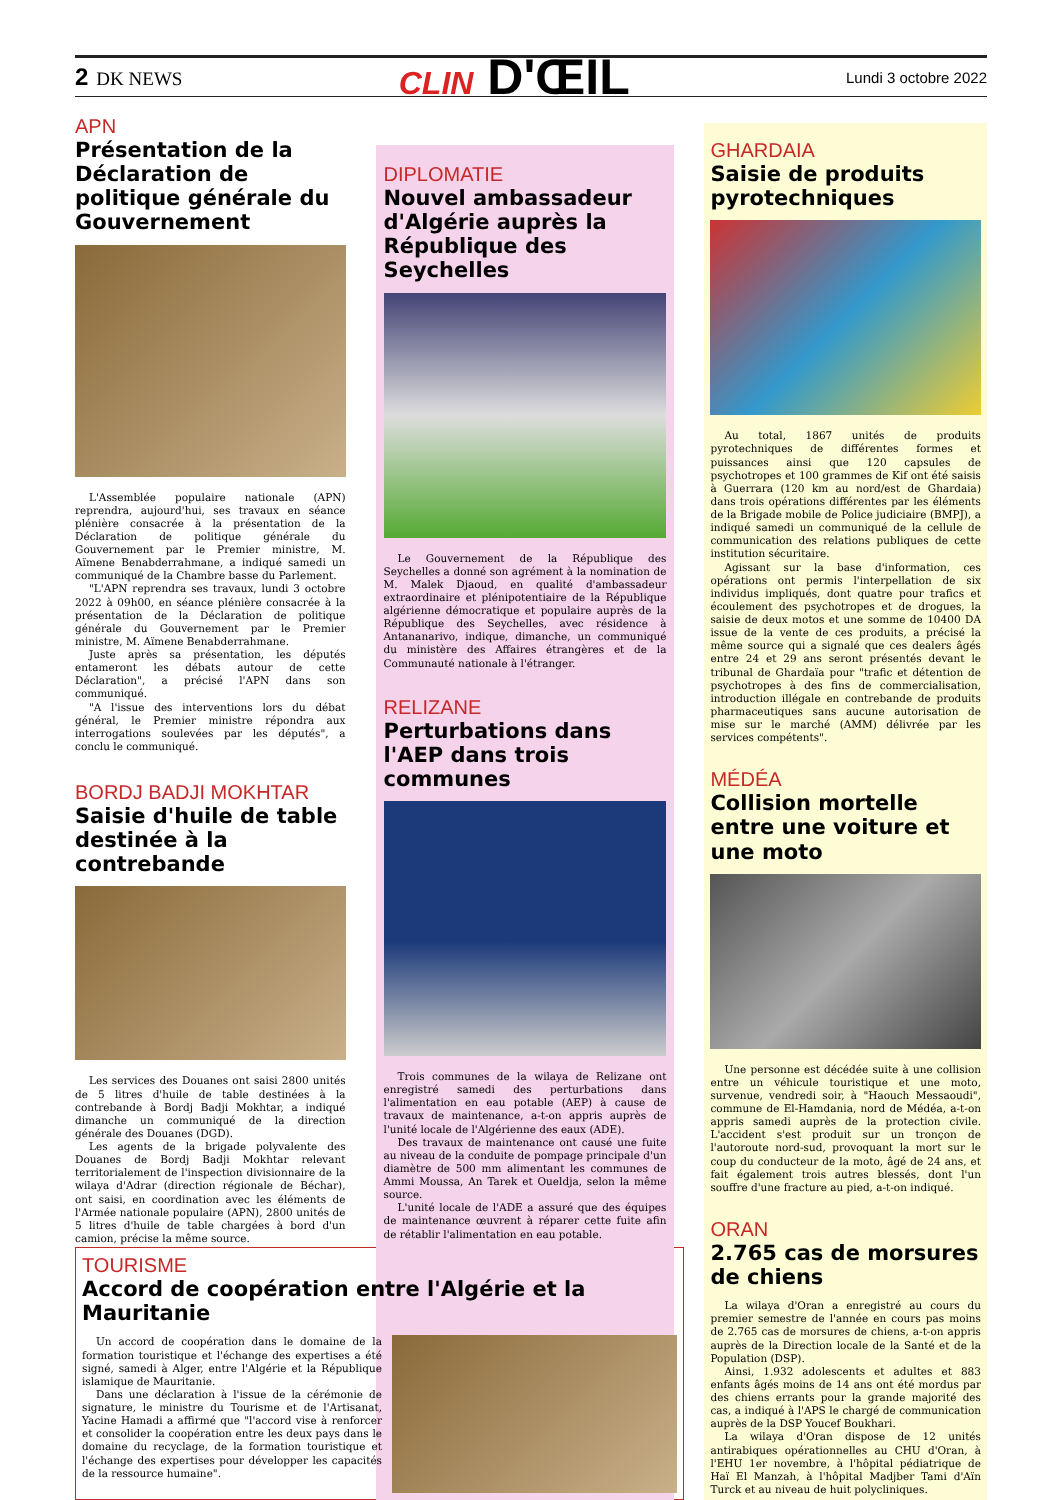2 DK NEWS
CLIN D'ŒIL
Lundi 3 octobre 2022
APN
Présentation de la Déclaration de politique générale du Gouvernement
L'Assemblée populaire nationale (APN) reprendra, aujourd'hui, ses travaux en séance plénière consacrée à la présentation de la Déclaration de politique générale du Gouvernement par le Premier ministre, M. Aïmene Benabderrahmane, a indiqué samedi un communiqué de la Chambre basse du Parlement.
"L'APN reprendra ses travaux, lundi 3 octobre 2022 à 09h00, en séance plénière consacrée à la présentation de la Déclaration de politique générale du Gouvernement par le Premier ministre, M. Aïmene Benabderrahmane.
Juste après sa présentation, les députés entameront les débats autour de cette Déclaration", a précisé l'APN dans son communiqué.
"A l'issue des interventions lors du débat général, le Premier ministre répondra aux interrogations soulevées par les députés", a conclu le communiqué.
BORDJ BADJI MOKHTAR
Saisie d'huile de table destinée à la contrebande
Les services des Douanes ont saisi 2800 unités de 5 litres d'huile de table destinées à la contrebande à Bordj Badji Mokhtar, a indiqué dimanche un communiqué de la direction générale des Douanes (DGD).
Les agents de la brigade polyvalente des Douanes de Bordj Badji Mokhtar relevant territorialement de l'inspection divisionnaire de la wilaya d'Adrar (direction régionale de Béchar), ont saisi, en coordination avec les éléments de l'Armée nationale populaire (APN), 2800 unités de 5 litres d'huile de table chargées à bord d'un camion, précise la même source.
DIPLOMATIE
Nouvel ambassadeur d'Algérie auprès la République des Seychelles
Le Gouvernement de la République des Seychelles a donné son agrément à la nomination de M. Malek Djaoud, en qualité d'ambassadeur extraordinaire et plénipotentiaire de la République algérienne démocratique et populaire auprès de la République des Seychelles, avec résidence à Antananarivo, indique, dimanche, un communiqué du ministère des Affaires étrangères et de la Communauté nationale à l'étranger.
RELIZANE
Perturbations dans l'AEP dans trois communes
Trois communes de la wilaya de Relizane ont enregistré samedi des perturbations dans l'alimentation en eau potable (AEP) à cause de travaux de maintenance, a-t-on appris auprès de l'unité locale de l'Algérienne des eaux (ADE).
Des travaux de maintenance ont causé une fuite au niveau de la conduite de pompage principale d'un diamètre de 500 mm alimentant les communes de Ammi Moussa, An Tarek et Oueldja, selon la même source.
L'unité locale de l'ADE a assuré que des équipes de maintenance œuvrent à réparer cette fuite afin de rétablir l'alimentation en eau potable.
GHARDAIA
Saisie de produits pyrotechniques
Au total, 1867 unités de produits pyrotechniques de différentes formes et puissances ainsi que 120 capsules de psychotropes et 100 grammes de Kif ont été saisis à Guerrara (120 km au nord/est de Ghardaia) dans trois opérations différentes par les éléments de la Brigade mobile de Police judiciaire (BMPJ), a indiqué samedi un communiqué de la cellule de communication des relations publiques de cette institution sécuritaire.
Agissant sur la base d'information, ces opérations ont permis l'interpellation de six individus impliqués, dont quatre pour trafics et écoulement des psychotropes et de drogues, la saisie de deux motos et une somme de 10400 DA issue de la vente de ces produits, a précisé la même source qui a signalé que ces dealers âgés entre 24 et 29 ans seront présentés devant le tribunal de Ghardaïa pour "trafic et détention de psychotropes à des fins de commercialisation, introduction illégale en contrebande de produits pharmaceutiques sans aucune autorisation de mise sur le marché (AMM) délivrée par les services compétents".
MÉDÉA
Collision mortelle entre une voiture et une moto
Une personne est décédée suite à une collision entre un véhicule touristique et une moto, survenue, vendredi soir, à "Haouch Messaoudi", commune de El-Hamdania, nord de Médéa, a-t-on appris samedi auprès de la protection civile. L'accident s'est produit sur un tronçon de l'autoroute nord-sud, provoquant la mort sur le coup du conducteur de la moto, âgé de 24 ans, et fait également trois autres blessés, dont l'un souffre d'une fracture au pied, a-t-on indiqué.
ORAN
2.765 cas de morsures de chiens
La wilaya d'Oran a enregistré au cours du premier semestre de l'année en cours pas moins de 2.765 cas de morsures de chiens, a-t-on appris auprès de la Direction locale de la Santé et de la Population (DSP).
Ainsi, 1.932 adolescents et adultes et 883 enfants âgés moins de 14 ans ont été mordus par des chiens errants pour la grande majorité des cas, a indiqué à l'APS le chargé de communication auprès de la DSP Youcef Boukhari.
La wilaya d'Oran dispose de 12 unités antirabiques opérationnelles au CHU d'Oran, à l'EHU 1er novembre, à l'hôpital pédiatrique de Haï El Manzah, à l'hôpital Madjber Tami d'Aïn Turck et au niveau de huit polycliniques.
TOURISME
Accord de coopération entre l'Algérie et la Mauritanie
Un accord de coopération dans le domaine de la formation touristique et l'échange des expertises a été signé, samedi à Alger, entre l'Algérie et la République islamique de Mauritanie.
Dans une déclaration à l'issue de la cérémonie de signature, le ministre du Tourisme et de l'Artisanat, Yacine Hamadi a affirmé que "l'accord vise à renforcer et consolider la coopération entre les deux pays dans le domaine du recyclage, de la formation touristique et l'échange des expertises pour développer les capacités de la ressource humaine".